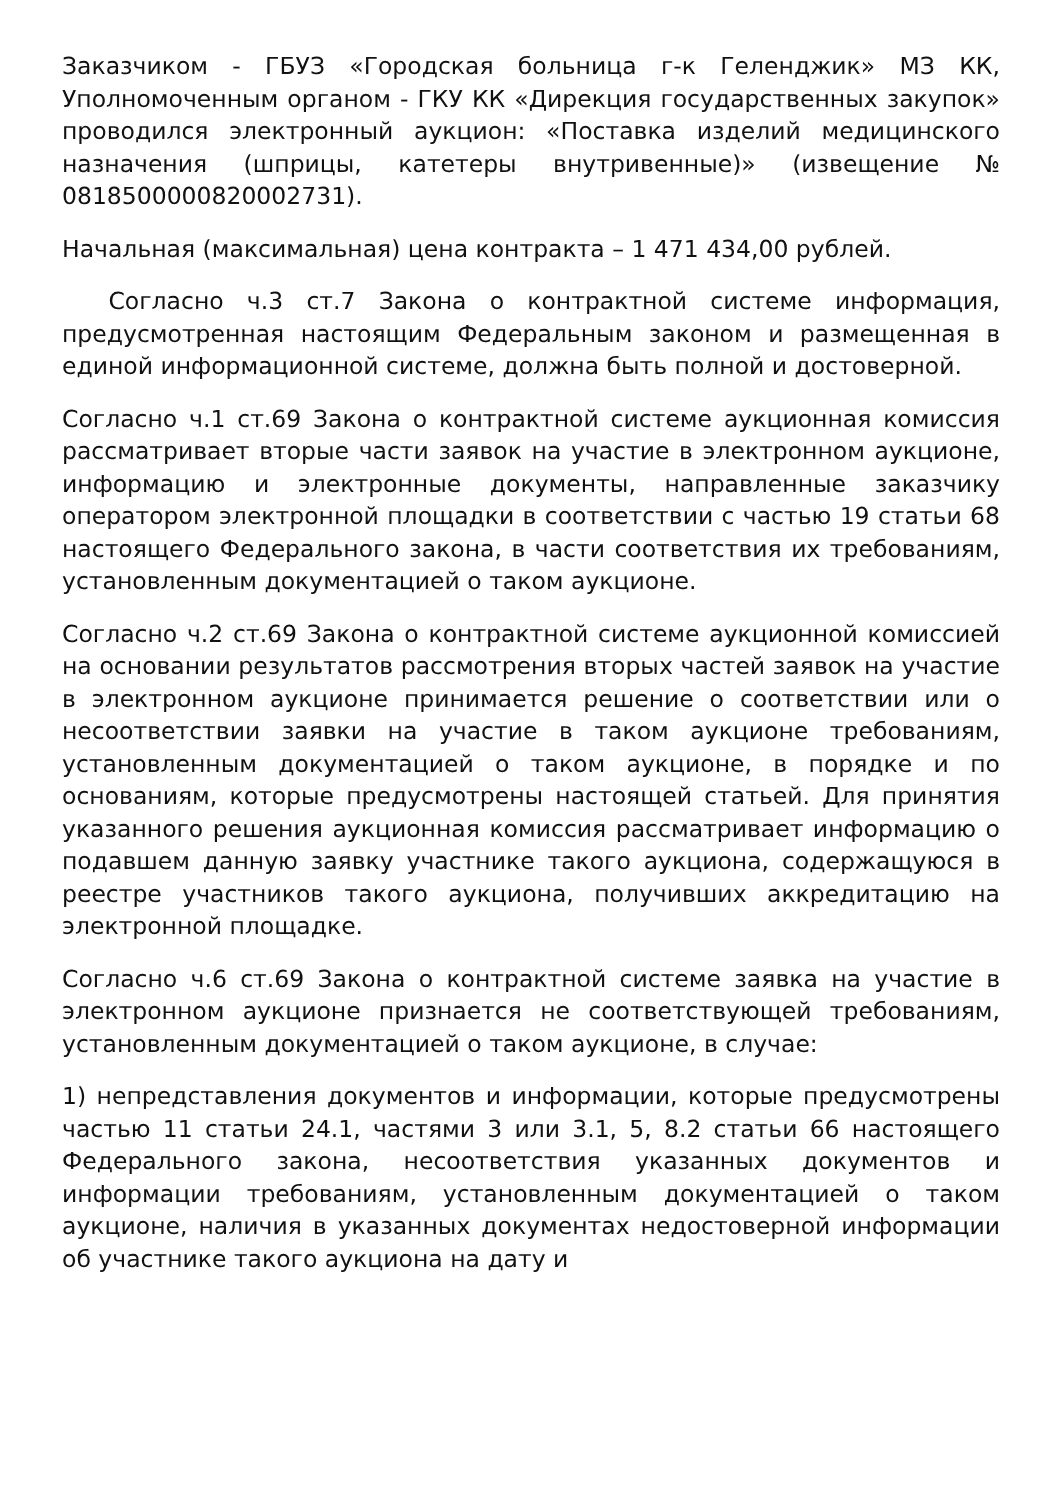Заказчиком - ГБУЗ «Городская больница г-к Геленджик» МЗ КК, Уполномоченным органом - ГКУ КК «Дирекция государственных закупок» проводился электронный аукцион: «Поставка изделий медицинского назначения (шприцы, катетеры внутривенные)» (извещение № 0818500000820002731).
Начальная (максимальная) цена контракта – 1 471 434,00 рублей.
Согласно ч.3 ст.7 Закона о контрактной системе информация, предусмотренная настоящим Федеральным законом и размещенная в единой информационной системе, должна быть полной и достоверной.
Согласно ч.1 ст.69 Закона о контрактной системе аукционная комиссия рассматривает вторые части заявок на участие в электронном аукционе, информацию и электронные документы, направленные заказчику оператором электронной площадки в соответствии с частью 19 статьи 68 настоящего Федерального закона, в части соответствия их требованиям, установленным документацией о таком аукционе.
Согласно ч.2 ст.69 Закона о контрактной системе аукционной комиссией на основании результатов рассмотрения вторых частей заявок на участие в электронном аукционе принимается решение о соответствии или о несоответствии заявки на участие в таком аукционе требованиям, установленным документацией о таком аукционе, в порядке и по основаниям, которые предусмотрены настоящей статьей. Для принятия указанного решения аукционная комиссия рассматривает информацию о подавшем данную заявку участнике такого аукциона, содержащуюся в реестре участников такого аукциона, получивших аккредитацию на электронной площадке.
Согласно ч.6 ст.69 Закона о контрактной системе заявка на участие в электронном аукционе признается не соответствующей требованиям, установленным документацией о таком аукционе, в случае:
1) непредставления документов и информации, которые предусмотрены частью 11 статьи 24.1, частями 3 или 3.1, 5, 8.2 статьи 66 настоящего Федерального закона, несоответствия указанных документов и информации требованиям, установленным документацией о таком аукционе, наличия в указанных документах недостоверной информации об участнике такого аукциона на дату и